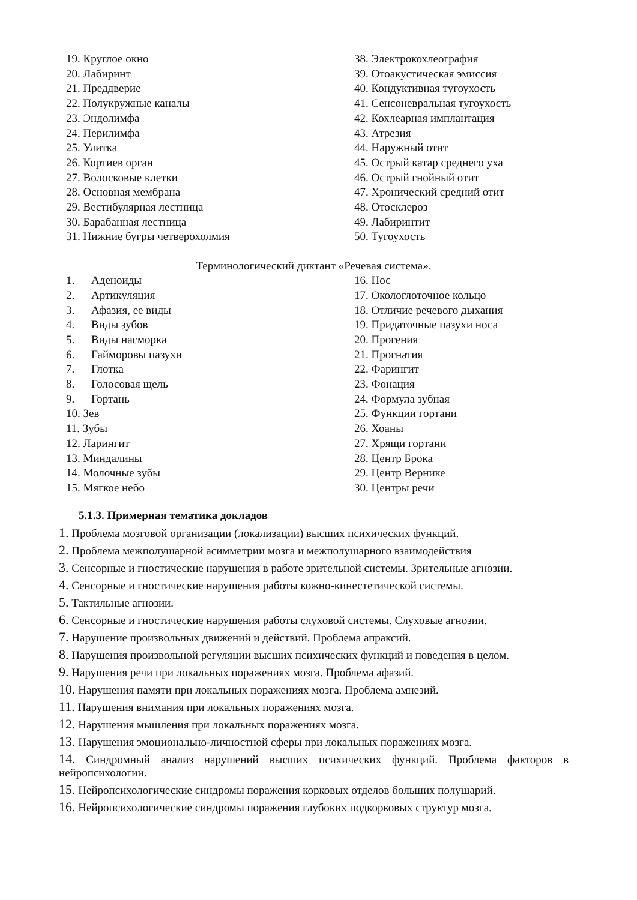19. Круглое окно
20. Лабиринт
21. Преддверие
22. Полукружные каналы
23. Эндолимфа
24. Перилимфа
25. Улитка
26. Кортиев орган
27. Волосковые клетки
28. Основная мембрана
29. Вестибулярная лестница
30. Барабанная лестница
31. Нижние бугры четверохолмия
38. Электрокохлеография
39. Отоакустическая эмиссия
40. Кондуктивная тугоухость
41. Сенсоневральная тугоухость
42. Кохлеарная имплантация
43. Атрезия
44. Наружный отит
45. Острый катар среднего уха
46. Острый гнойный отит
47. Хронический средний отит
48. Отосклероз
49. Лабиринтит
50. Тугоухость
Терминологический диктант «Речевая система».
1. Аденоиды
2. Артикуляция
3. Афазия, ее виды
4. Виды зубов
5. Виды насморка
6. Гайморовы пазухи
7. Глотка
8. Голосовая щель
9. Гортань
10. Зев
11. Зубы
12. Ларингит
13. Миндалины
14. Молочные зубы
15. Мягкое небо
16. Нос
17. Окологлоточное кольцо
18. Отличие речевого дыхания
19. Придаточные пазухи носа
20. Прогения
21. Прогнатия
22. Фарингит
23. Фонация
24. Формула зубная
25. Функции гортани
26. Хоаны
27. Хрящи гортани
28. Центр Брока
29. Центр Вернике
30. Центры речи
5.1.3. Примерная тематика докладов
1. Проблема мозговой организации (локализации) высших психических функций.
2. Проблема межполушарной асимметрии мозга и межполушарного взаимодействия
3. Сенсорные и гностические нарушения в работе зрительной системы. Зрительные агнозии.
4. Сенсорные и гностические нарушения работы кожно-кинестетической системы.
5. Тактильные агнозии.
6. Сенсорные и гностические нарушения работы слуховой системы. Слуховые агнозии.
7. Нарушение произвольных движений и действий. Проблема апраксий.
8. Нарушения произвольной регуляции высших психических функций и поведения в целом.
9. Нарушения речи при локальных поражениях мозга. Проблема афазий.
10. Нарушения памяти при локальных поражениях мозга. Проблема амнезий.
11. Нарушения внимания при локальных поражениях мозга.
12. Нарушения мышления при локальных поражениях мозга.
13. Нарушения эмоционально-личностной сферы при локальных поражениях мозга.
14. Синдромный анализ нарушений высших психических функций. Проблема факторов в нейропсихологии.
15. Нейропсихологические синдромы поражения корковых отделов больших полушарий.
16. Нейропсихологические синдромы поражения глубоких подкорковых структур мозга.